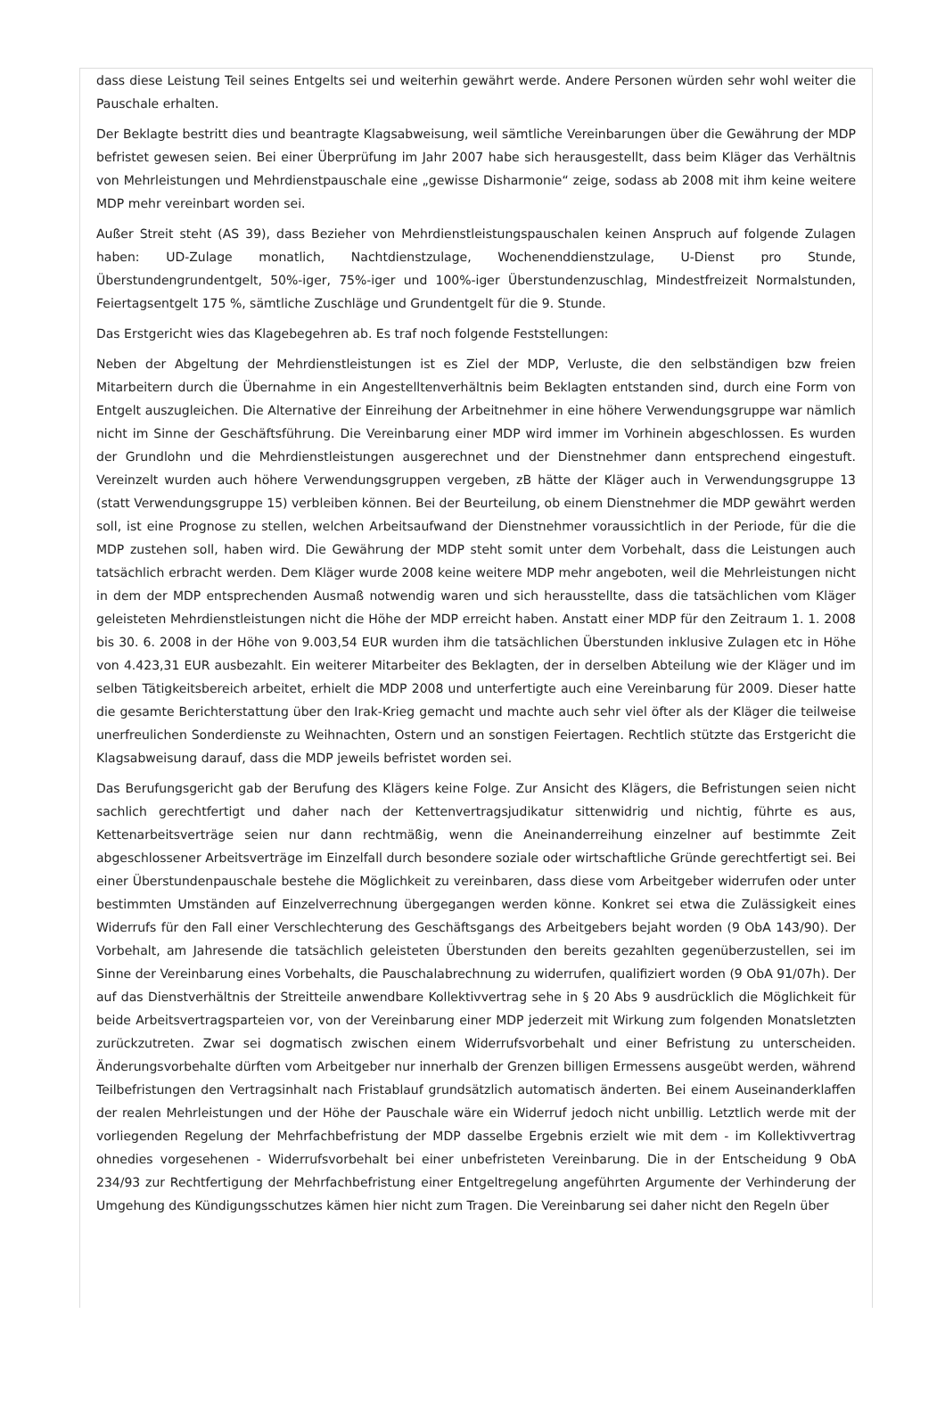dass diese Leistung Teil seines Entgelts sei und weiterhin gewährt werde. Andere Personen würden sehr wohl weiter die Pauschale erhalten.
Der Beklagte bestritt dies und beantragte Klagsabweisung, weil sämtliche Vereinbarungen über die Gewährung der MDP befristet gewesen seien. Bei einer Überprüfung im Jahr 2007 habe sich herausgestellt, dass beim Kläger das Verhältnis von Mehrleistungen und Mehrdienstpauschale eine „gewisse Disharmonie“ zeige, sodass ab 2008 mit ihm keine weitere MDP mehr vereinbart worden sei.
Außer Streit steht (AS 39), dass Bezieher von Mehrdienstleistungspauschalen keinen Anspruch auf folgende Zulagen haben: UD-Zulage monatlich, Nachtdienstzulage, Wochenenddienstzulage, U-Dienst pro Stunde, Überstundengrundentgelt, 50%-iger, 75%-iger und 100%-iger Überstundenzuschlag, Mindestfreizeit Normalstunden, Feiertagsentgelt 175 %, sämtliche Zuschläge und Grundentgelt für die 9. Stunde.
Das Erstgericht wies das Klagebegehren ab. Es traf noch folgende Feststellungen:
Neben der Abgeltung der Mehrdienstleistungen ist es Ziel der MDP, Verluste, die den selbständigen bzw freien Mitarbeitern durch die Übernahme in ein Angestelltenverhältnis beim Beklagten entstanden sind, durch eine Form von Entgelt auszugleichen. Die Alternative der Einreihung der Arbeitnehmer in eine höhere Verwendungsgruppe war nämlich nicht im Sinne der Geschäftsführung. Die Vereinbarung einer MDP wird immer im Vorhinein abgeschlossen. Es wurden der Grundlohn und die Mehrdienstleistungen ausgerechnet und der Dienstnehmer dann entsprechend eingestuft. Vereinzelt wurden auch höhere Verwendungsgruppen vergeben, zB hätte der Kläger auch in Verwendungsgruppe 13 (statt Verwendungsgruppe 15) verbleiben können. Bei der Beurteilung, ob einem Dienstnehmer die MDP gewährt werden soll, ist eine Prognose zu stellen, welchen Arbeitsaufwand der Dienstnehmer voraussichtlich in der Periode, für die die MDP zustehen soll, haben wird. Die Gewährung der MDP steht somit unter dem Vorbehalt, dass die Leistungen auch tatsächlich erbracht werden. Dem Kläger wurde 2008 keine weitere MDP mehr angeboten, weil die Mehrleistungen nicht in dem der MDP entsprechenden Ausmaß notwendig waren und sich herausstellte, dass die tatsächlichen vom Kläger geleisteten Mehrdienstleistungen nicht die Höhe der MDP erreicht haben. Anstatt einer MDP für den Zeitraum 1. 1. 2008 bis 30. 6. 2008 in der Höhe von 9.003,54 EUR wurden ihm die tatsächlichen Überstunden inklusive Zulagen etc in Höhe von 4.423,31 EUR ausbezahlt. Ein weiterer Mitarbeiter des Beklagten, der in derselben Abteilung wie der Kläger und im selben Tätigkeitsbereich arbeitet, erhielt die MDP 2008 und unterfertigte auch eine Vereinbarung für 2009. Dieser hatte die gesamte Berichterstattung über den Irak-Krieg gemacht und machte auch sehr viel öfter als der Kläger die teilweise unerfreulichen Sonderdienste zu Weihnachten, Ostern und an sonstigen Feiertagen. Rechtlich stützte das Erstgericht die Klagsabweisung darauf, dass die MDP jeweils befristet worden sei.
Das Berufungsgericht gab der Berufung des Klägers keine Folge. Zur Ansicht des Klägers, die Befristungen seien nicht sachlich gerechtfertigt und daher nach der Kettenvertragsjudikatur sittenwidrig und nichtig, führte es aus, Kettenarbeitsverträge seien nur dann rechtmäßig, wenn die Aneinanderreihung einzelner auf bestimmte Zeit abgeschlossener Arbeitsverträge im Einzelfall durch besondere soziale oder wirtschaftliche Gründe gerechtfertigt sei. Bei einer Überstundenpauschale bestehe die Möglichkeit zu vereinbaren, dass diese vom Arbeitgeber widerrufen oder unter bestimmten Umständen auf Einzelverrechnung übergegangen werden könne. Konkret sei etwa die Zulässigkeit eines Widerrufs für den Fall einer Verschlechterung des Geschäftsgangs des Arbeitgebers bejaht worden (9 ObA 143/90). Der Vorbehalt, am Jahresende die tatsächlich geleisteten Überstunden den bereits gezahlten gegenüberzustellen, sei im Sinne der Vereinbarung eines Vorbehalts, die Pauschalabrechnung zu widerrufen, qualifiziert worden (9 ObA 91/07h). Der auf das Dienstverhältnis der Streitteile anwendbare Kollektivvertrag sehe in § 20 Abs 9 ausdrücklich die Möglichkeit für beide Arbeitsvertragsparteien vor, von der Vereinbarung einer MDP jederzeit mit Wirkung zum folgenden Monatsletzten zurückzutreten. Zwar sei dogmatisch zwischen einem Widerrufsvorbehalt und einer Befristung zu unterscheiden. Änderungsvorbehalte dürften vom Arbeitgeber nur innerhalb der Grenzen billigen Ermessens ausgeübt werden, während Teilbefristungen den Vertragsinhalt nach Fristablauf grundsätzlich automatisch änderten. Bei einem Auseinanderklaffen der realen Mehrleistungen und der Höhe der Pauschale wäre ein Widerruf jedoch nicht unbillig. Letztlich werde mit der vorliegenden Regelung der Mehrfachbefristung der MDP dasselbe Ergebnis erzielt wie mit dem - im Kollektivvertrag ohnedies vorgesehenen - Widerrufsvorbehalt bei einer unbefristeten Vereinbarung. Die in der Entscheidung 9 ObA 234/93 zur Rechtfertigung der Mehrfachbefristung einer Entgeltregelung angeführten Argumente der Verhinderung der Umgehung des Kündigungsschutzes kämen hier nicht zum Tragen. Die Vereinbarung sei daher nicht den Regeln über